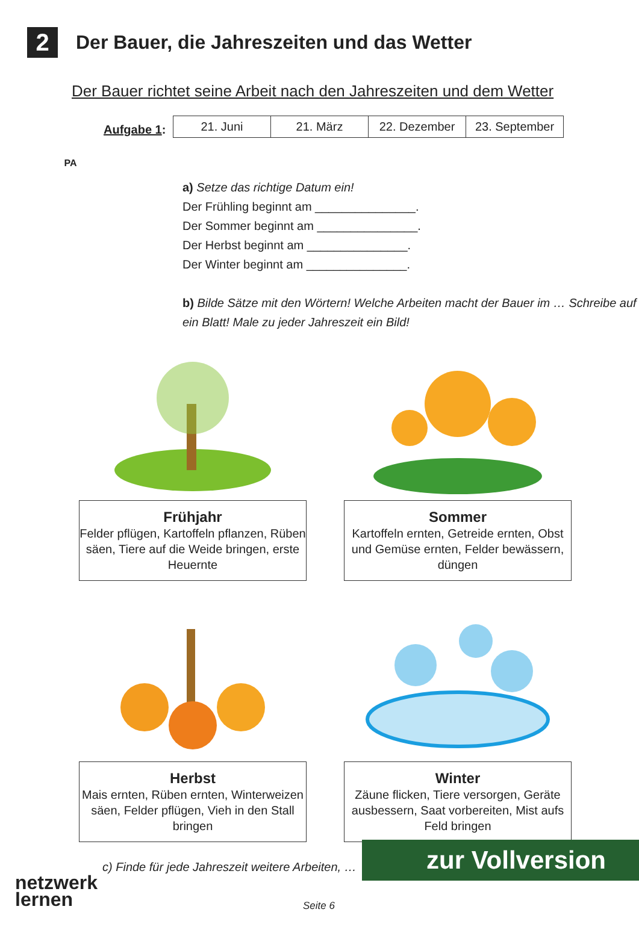2
Der Bauer, die Jahreszeiten und das Wetter
Der Bauer richtet seine Arbeit nach den Jahreszeiten und dem Wetter
PA
Aufgabe 1:
| 21. Juni | 21. März | 22. Dezember | 23. September |
a) Setze das richtige Datum ein!
Der Frühling beginnt am _______________.
Der Sommer beginnt am _______________.
Der Herbst beginnt am _______________.
Der Winter beginnt am _______________.
b) Bilde Sätze mit den Wörtern! Welche Arbeiten macht der Bauer im … Schreibe auf ein Blatt! Male zu jeder Jahreszeit ein Bild!
Frühjahr
Felder pflügen, Kartoffeln pflanzen, Rüben säen, Tiere auf die Weide bringen, erste Heuernte
Sommer
Kartoffeln ernten, Getreide ernten, Obst und Gemüse ernten, Felder bewässern, düngen
Herbst
Mais ernten, Rüben ernten, Winterweizen säen, Felder pflügen, Vieh in den Stall bringen
Winter
Zäune flicken, Tiere versorgen, Geräte ausbessern, Saat vorbereiten, Mist aufs Feld bringen
c) Finde für jede Jahreszeit weitere Arbeiten, …
netzwerk
lernen
zur Vollversion
Seite 6